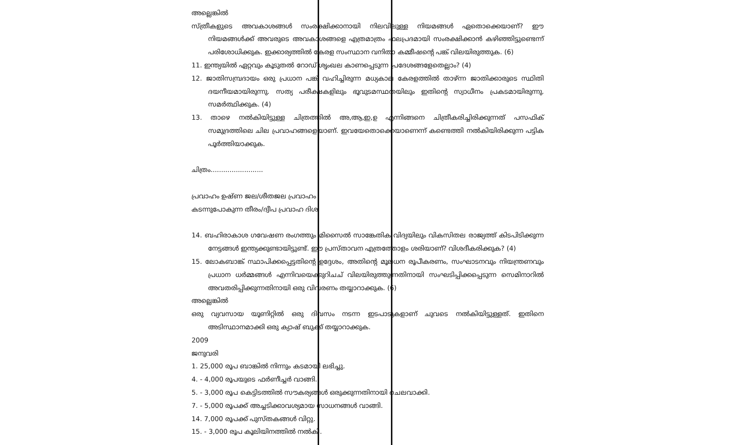അല്ലെങ്കിൽ
സ്ത്രീകളുടെ അവകാശങ്ങൾ സംരക്ഷിക്കാനായി നിലവിലുള്ള നിയമങ്ങൾ ഏതൊക്കെയാണ്? ഈ നിയമങ്ങൾക്ക് അവരുടെ അവകാശങ്ങളെ എത്രമാത്രം ഫലപ്രദമായി സംരക്ഷിക്കാൻ കഴിഞ്ഞിട്ടുണ്ടെന്ന് പരിശോധിക്കുക. ഇക്കാര്യത്തിൽ കേരള സംസ്ഥാന വനിതാ കമ്മീഷന്റെ പങ്ക് വിലയിരുത്തുക. (6)
11. ഇന്ത്യയിൽ ഏറ്റവും കൂടുതൽ റോഡ് ശൃംഖല കാണപ്പെടുന്ന പ്രദേശങ്ങളേതെല്ലാം? (4)
12. ജാതിസമ്പ്രദായം ഒരു പ്രധാന പങ്ക് വഹിച്ചിരുന്ന മധ്യകാല കേരളത്തിൽ താഴ്ന്ന ജാതിക്കാരുടെ സ്ഥിതി ദയനീയമായിരുന്നു. സത്യ പരീക്ഷകളിലും ഭൂവുടമസ്ഥതയിലും ഇതിന്റെ സ്വാധീനം പ്രകടമായിരുന്നു. സമർത്ഥിക്കുക. (4)
13. താഴെ നൽകിയിട്ടുള്ള ചിത്രത്തിൽ അ,ആ,ഇ,ഉ എന്നിങ്ങനെ ചിത്രീകരിച്ചിരിക്കുന്നത് പസഫിക് സമുദ്രത്തിലെ ചില പ്രവാഹങ്ങളെയാണ്. ഇവയേതൊക്കെയാണെന്ന് കണ്ടെത്തി നൽകിയിരിക്കുന്ന പട്ടിക പൂർത്തിയാക്കുക.
ചിത്രം.........................
പ്രവാഹം ഉഷ്ണ ജല/ശീതജല പ്രവാഹം
കടന്നുപോകുന്ന തീരം/ദ്വീപ പ്രവാഹ ദിശ
14. ബഹിരാകാശ ഗവേഷണ രംഗത്തും മിസൈൽ സാങ്കേതിക വിദ്യയിലും വികസിതല രാജ്യത്ത് കിടപിടിക്കുന്ന നേട്ടങ്ങൾ ഇന്ത്യക്കുണ്ടായിട്ടുണ്ട്. ഈ പ്രസ്താവന എത്രത്തോളം ശരിയാണ്? വിശദീകരിക്കുക? (4)
15. ലോകബാങ്ക് സ്ഥാപിക്കപ്പെട്ടതിന്റെ ഉദ്ദേശം, അതിന്റെ മൂലധന രൂപീകരണം, സംഘാടനവും നിയന്ത്രണവും പ്രധാന ധർമ്മങ്ങൾ എന്നിവയെക്കുറിചച് വിലയിരുത്തുന്നതിനായി സംഘടിപ്പിക്കപ്പെടുന്ന സെമിനാറിൽ അവതരിപ്പിക്കുന്നതിനായി ഒരു വിവരണം തയ്യാറാക്കുക. (6)
അല്ലെങ്കിൽ
ഒരു വ്യവസായ യൂണിറ്റിൽ ഒരു ദിവസം നടന്ന ഇടപാടുകളാണ് ചുവടെ നൽകിയിട്ടുള്ളത്. ഇതിനെ അടിസ്ഥാനമാക്കി ഒരു ക്യാഷ് ബുക്ക് തയ്യാറാക്കുക.
2009
ജനുവരി
1. 25,000 രൂപ ബാങ്കിൽ നിന്നും കടമായി ലഭിച്ചു.
4. - 4,000 രൂപയുടെ ഫർണീച്ചർ വാങ്ങി.
5. - 3,000 രൂപ കെട്ടിടത്തിൽ സൗകര്യങ്ങൾ ഒരുക്കുന്നതിനായി ചെലവാക്കി.
7. - 5,000 രൂപക്ക് അച്ചടിക്കാവശ്യമായ സാധനങ്ങൾ വാങ്ങി.
14. 7,000 രൂപക്ക് പുസ്തകങ്ങൾ വിറ്റു.
15. - 3,000 രൂപ കൂലിയിനത്തിൽ നൽകി.